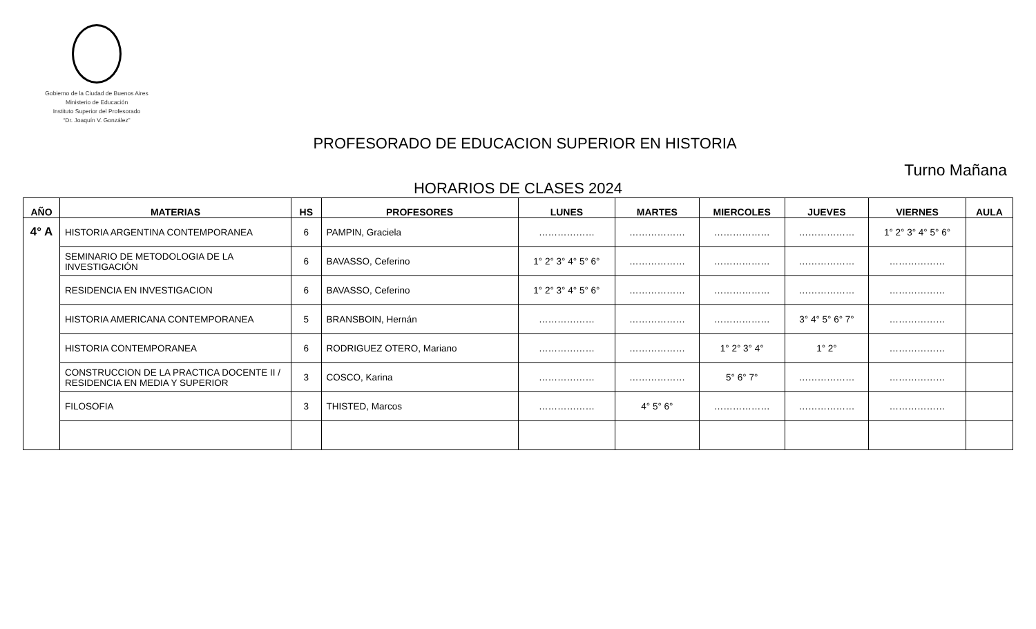Gobierno de la Ciudad de Buenos Aires
Ministerio de Educación
Instituto Superior del Profesorado
“Dr. Joaquín V. González”
PROFESORADO DE EDUCACION SUPERIOR EN HISTORIA
Turno Mañana
HORARIOS DE CLASES 2024
| AÑO | MATERIAS | HS | PROFESORES | LUNES | MARTES | MIERCOLES | JUEVES | VIERNES | AULA |
| --- | --- | --- | --- | --- | --- | --- | --- | --- | --- |
| 4° A | HISTORIA ARGENTINA CONTEMPORANEA | 6 | PAMPIN, Graciela | ……………… | ……………… | ……………… | ……………… | 1° 2° 3° 4° 5° 6° | |
| | SEMINARIO DE METODOLOGIA DE LA INVESTIGACIÓN | 6 | BAVASSO, Ceferino | 1° 2° 3° 4° 5° 6° | ……………… | ……………… | ……………… | ……………… | |
| | RESIDENCIA EN INVESTIGACION | 6 | BAVASSO, Ceferino | 1° 2° 3° 4° 5° 6° | ……………… | ……………… | ……………… | ……………… | |
| | HISTORIA AMERICANA CONTEMPORANEA | 5 | BRANSBOIN, Hernán | ……………… | ……………… | ……………… | 3° 4° 5° 6° 7° | ……………… | |
| | HISTORIA CONTEMPORANEA | 6 | RODRIGUEZ OTERO, Mariano | ……………… | ……………… | 1° 2° 3° 4° | 1° 2° | ……………… | |
| | CONSTRUCCION DE LA PRACTICA DOCENTE II / RESIDENCIA EN MEDIA Y SUPERIOR | 3 | COSCO, Karina | ……………… | ……………… | 5° 6° 7° | ……………… | ……………… | |
| | FILOSOFIA | 3 | THISTED, Marcos | ……………… | 4° 5° 6° | ……………… | ……………… | ……………… | |